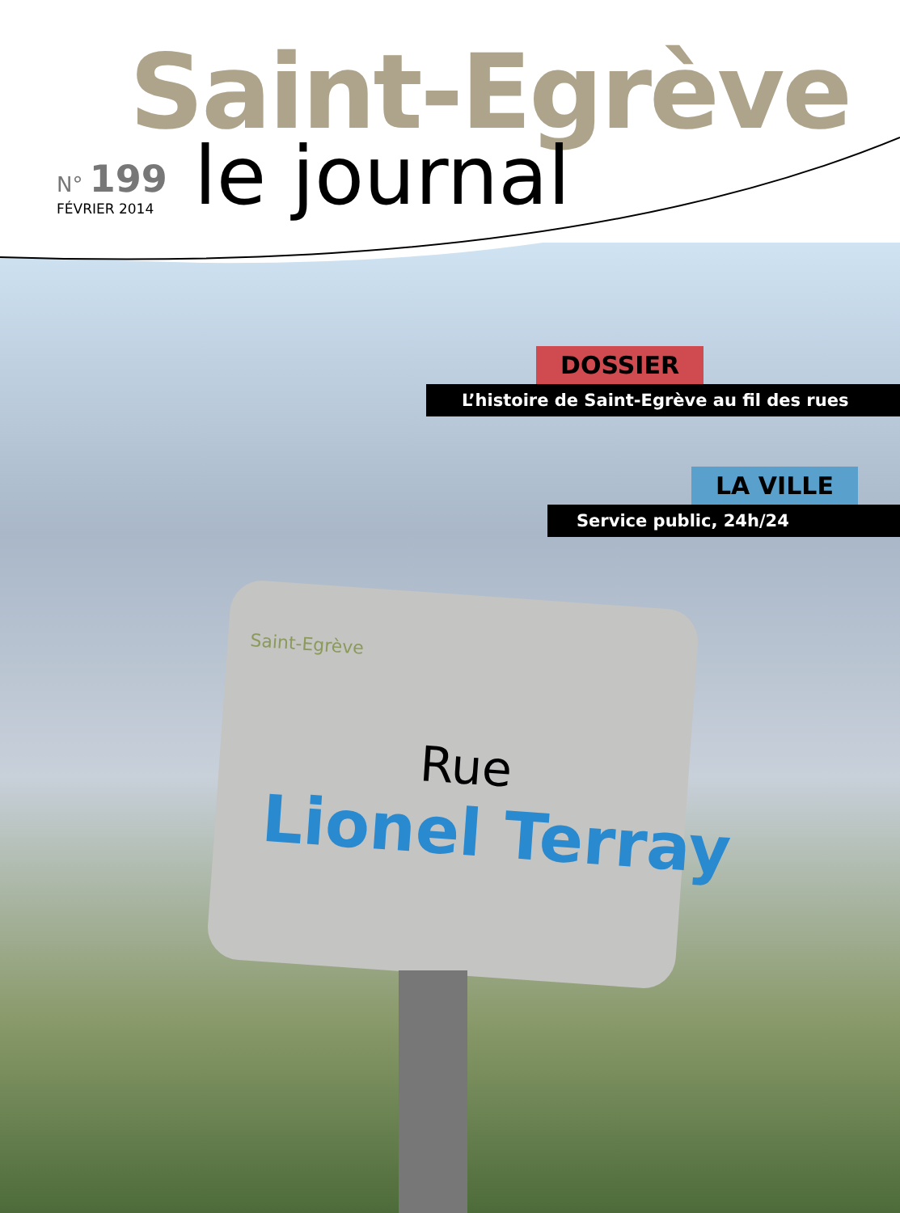Saint-Egrève
N° 199
FÉVRIER 2014
le journal
DOSSIER
L’histoire de Saint-Egrève au fil des rues
LA VILLE
Service public, 24h/24
Saint-Egrève
Rue
Lionel Terray